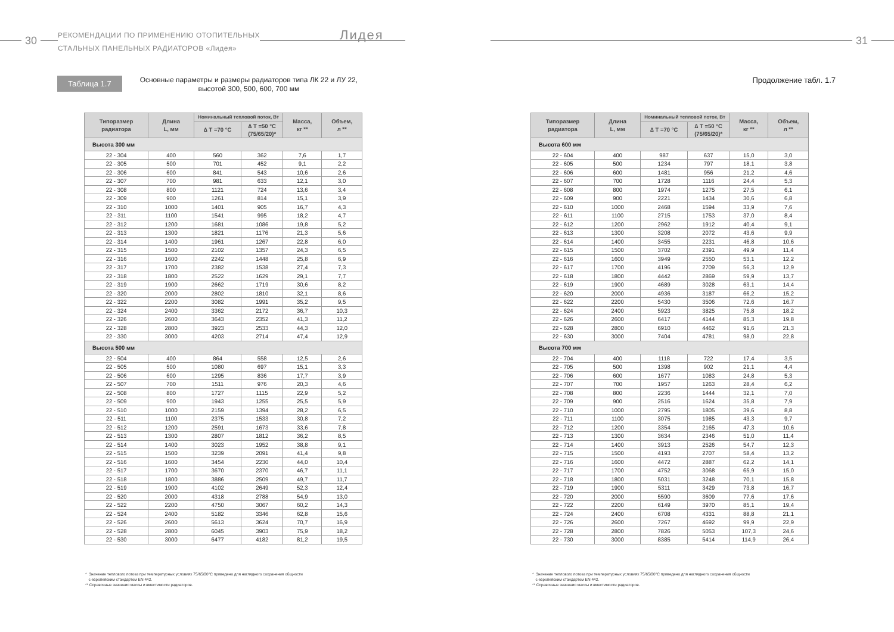30
РЕКОМЕНДАЦИИ ПО ПРИМЕНЕНИЮ ОТОПИТЕЛЬНЫХ
СТАЛЬНЫХ ПАНЕЛЬНЫХ РАДИАТОРОВ «Лидея»
Лидея
Таблица 1.7
Основные параметры и размеры радиаторов типа ЛК 22 и ЛУ 22,
высотой 300, 500, 600, 700 мм
| Типоразмер радиатора | Длина L, мм | Номинальный тепловой поток, Вт | | Масса, кг ** | Объем, л ** |
| --- | --- | --- | --- | --- | --- |
| | | ∆ T =70 °C | ∆ T =50 °C (75/65/20)* | | |
| Высота 300 мм | | | | | |
| 22 - 304 | 400 | 560 | 362 | 7,6 | 1,7 |
| 22 - 305 | 500 | 701 | 452 | 9,1 | 2,2 |
| 22 - 306 | 600 | 841 | 543 | 10,6 | 2,6 |
| 22 - 307 | 700 | 981 | 633 | 12,1 | 3,0 |
| 22 - 308 | 800 | 1121 | 724 | 13,6 | 3,4 |
| 22 - 309 | 900 | 1261 | 814 | 15,1 | 3,9 |
| 22 - 310 | 1000 | 1401 | 905 | 16,7 | 4,3 |
| 22 - 311 | 1100 | 1541 | 995 | 18,2 | 4,7 |
| 22 - 312 | 1200 | 1681 | 1086 | 19,8 | 5,2 |
| 22 - 313 | 1300 | 1821 | 1176 | 21,3 | 5,6 |
| 22 - 314 | 1400 | 1961 | 1267 | 22,8 | 6,0 |
| 22 - 315 | 1500 | 2102 | 1357 | 24,3 | 6,5 |
| 22 - 316 | 1600 | 2242 | 1448 | 25,8 | 6,9 |
| 22 - 317 | 1700 | 2382 | 1538 | 27,4 | 7,3 |
| 22 - 318 | 1800 | 2522 | 1629 | 29,1 | 7,7 |
| 22 - 319 | 1900 | 2662 | 1719 | 30,6 | 8,2 |
| 22 - 320 | 2000 | 2802 | 1810 | 32,1 | 8,6 |
| 22 - 322 | 2200 | 3082 | 1991 | 35,2 | 9,5 |
| 22 - 324 | 2400 | 3362 | 2172 | 36,7 | 10,3 |
| 22 - 326 | 2600 | 3643 | 2352 | 41,3 | 11,2 |
| 22 - 328 | 2800 | 3923 | 2533 | 44,3 | 12,0 |
| 22 - 330 | 3000 | 4203 | 2714 | 47,4 | 12,9 |
| Высота 500 мм | | | | | |
| 22 - 504 | 400 | 864 | 558 | 12,5 | 2,6 |
| 22 - 505 | 500 | 1080 | 697 | 15,1 | 3,3 |
| 22 - 506 | 600 | 1295 | 836 | 17,7 | 3,9 |
| 22 - 507 | 700 | 1511 | 976 | 20,3 | 4,6 |
| 22 - 508 | 800 | 1727 | 1115 | 22,9 | 5,2 |
| 22 - 509 | 900 | 1943 | 1255 | 25,5 | 5,9 |
| 22 - 510 | 1000 | 2159 | 1394 | 28,2 | 6,5 |
| 22 - 511 | 1100 | 2375 | 1533 | 30,8 | 7,2 |
| 22 - 512 | 1200 | 2591 | 1673 | 33,6 | 7,8 |
| 22 - 513 | 1300 | 2807 | 1812 | 36,2 | 8,5 |
| 22 - 514 | 1400 | 3023 | 1952 | 38,8 | 9,1 |
| 22 - 515 | 1500 | 3239 | 2091 | 41,4 | 9,8 |
| 22 - 516 | 1600 | 3454 | 2230 | 44,0 | 10,4 |
| 22 - 517 | 1700 | 3670 | 2370 | 46,7 | 11,1 |
| 22 - 518 | 1800 | 3886 | 2509 | 49,7 | 11,7 |
| 22 - 519 | 1900 | 4102 | 2649 | 52,3 | 12,4 |
| 22 - 520 | 2000 | 4318 | 2788 | 54,9 | 13,0 |
| 22 - 522 | 2200 | 4750 | 3067 | 60,2 | 14,3 |
| 22 - 524 | 2400 | 5182 | 3346 | 62,8 | 15,6 |
| 22 - 526 | 2600 | 5613 | 3624 | 70,7 | 16,9 |
| 22 - 528 | 2800 | 6045 | 3903 | 75,9 | 18,2 |
| 22 - 530 | 3000 | 6477 | 4182 | 81,2 | 19,5 |
* Значение теплового потока при температурных условиях 75/65/20°С приведено для наглядного сохранения общности
с европейским стандартом EN 442.
** Справочные значения массы и вместимости радиаторов.
31
Продолжение табл. 1.7
| Типоразмер радиатора | Длина L, мм | Номинальный тепловой поток, Вт | | Масса, кг ** | Объем, л ** |
| --- | --- | --- | --- | --- | --- |
| | | ∆ T =70 °C | ∆ T =50 °C (75/65/20)* | | |
| Высота 600 мм | | | | | |
| 22 - 604 | 400 | 987 | 637 | 15,0 | 3,0 |
| 22 - 605 | 500 | 1234 | 797 | 18,1 | 3,8 |
| 22 - 606 | 600 | 1481 | 956 | 21,2 | 4,6 |
| 22 - 607 | 700 | 1728 | 1116 | 24,4 | 5,3 |
| 22 - 608 | 800 | 1974 | 1275 | 27,5 | 6,1 |
| 22 - 609 | 900 | 2221 | 1434 | 30,6 | 6,8 |
| 22 - 610 | 1000 | 2468 | 1594 | 33,9 | 7,6 |
| 22 - 611 | 1100 | 2715 | 1753 | 37,0 | 8,4 |
| 22 - 612 | 1200 | 2962 | 1912 | 40,4 | 9,1 |
| 22 - 613 | 1300 | 3208 | 2072 | 43,6 | 9,9 |
| 22 - 614 | 1400 | 3455 | 2231 | 46,8 | 10,6 |
| 22 - 615 | 1500 | 3702 | 2391 | 49,9 | 11,4 |
| 22 - 616 | 1600 | 3949 | 2550 | 53,1 | 12,2 |
| 22 - 617 | 1700 | 4196 | 2709 | 56,3 | 12,9 |
| 22 - 618 | 1800 | 4442 | 2869 | 59,9 | 13,7 |
| 22 - 619 | 1900 | 4689 | 3028 | 63,1 | 14,4 |
| 22 - 620 | 2000 | 4936 | 3187 | 66,2 | 15,2 |
| 22 - 622 | 2200 | 5430 | 3506 | 72,6 | 16,7 |
| 22 - 624 | 2400 | 5923 | 3825 | 75,8 | 18,2 |
| 22 - 626 | 2600 | 6417 | 4144 | 85,3 | 19,8 |
| 22 - 628 | 2800 | 6910 | 4462 | 91,6 | 21,3 |
| 22 - 630 | 3000 | 7404 | 4781 | 98,0 | 22,8 |
| Высота 700 мм | | | | | |
| 22 - 704 | 400 | 1118 | 722 | 17,4 | 3,5 |
| 22 - 705 | 500 | 1398 | 902 | 21,1 | 4,4 |
| 22 - 706 | 600 | 1677 | 1083 | 24,8 | 5,3 |
| 22 - 707 | 700 | 1957 | 1263 | 28,4 | 6,2 |
| 22 - 708 | 800 | 2236 | 1444 | 32,1 | 7,0 |
| 22 - 709 | 900 | 2516 | 1624 | 35,8 | 7,9 |
| 22 - 710 | 1000 | 2795 | 1805 | 39,6 | 8,8 |
| 22 - 711 | 1100 | 3075 | 1985 | 43,3 | 9,7 |
| 22 - 712 | 1200 | 3354 | 2165 | 47,3 | 10,6 |
| 22 - 713 | 1300 | 3634 | 2346 | 51,0 | 11,4 |
| 22 - 714 | 1400 | 3913 | 2526 | 54,7 | 12,3 |
| 22 - 715 | 1500 | 4193 | 2707 | 58,4 | 13,2 |
| 22 - 716 | 1600 | 4472 | 2887 | 62,2 | 14,1 |
| 22 - 717 | 1700 | 4752 | 3068 | 65,9 | 15,0 |
| 22 - 718 | 1800 | 5031 | 3248 | 70,1 | 15,8 |
| 22 - 719 | 1900 | 5311 | 3429 | 73,8 | 16,7 |
| 22 - 720 | 2000 | 5590 | 3609 | 77,6 | 17,6 |
| 22 - 722 | 2200 | 6149 | 3970 | 85,1 | 19,4 |
| 22 - 724 | 2400 | 6708 | 4331 | 88,8 | 21,1 |
| 22 - 726 | 2600 | 7267 | 4692 | 99,9 | 22,9 |
| 22 - 728 | 2800 | 7826 | 5053 | 107,3 | 24,6 |
| 22 - 730 | 3000 | 8385 | 5414 | 114,9 | 26,4 |
* Значение теплового потока при температурных условиях 75/65/20°С приведено для наглядного сохранения общности
с европейским стандартом EN 442.
** Справочные значения массы и вместимости радиаторов.